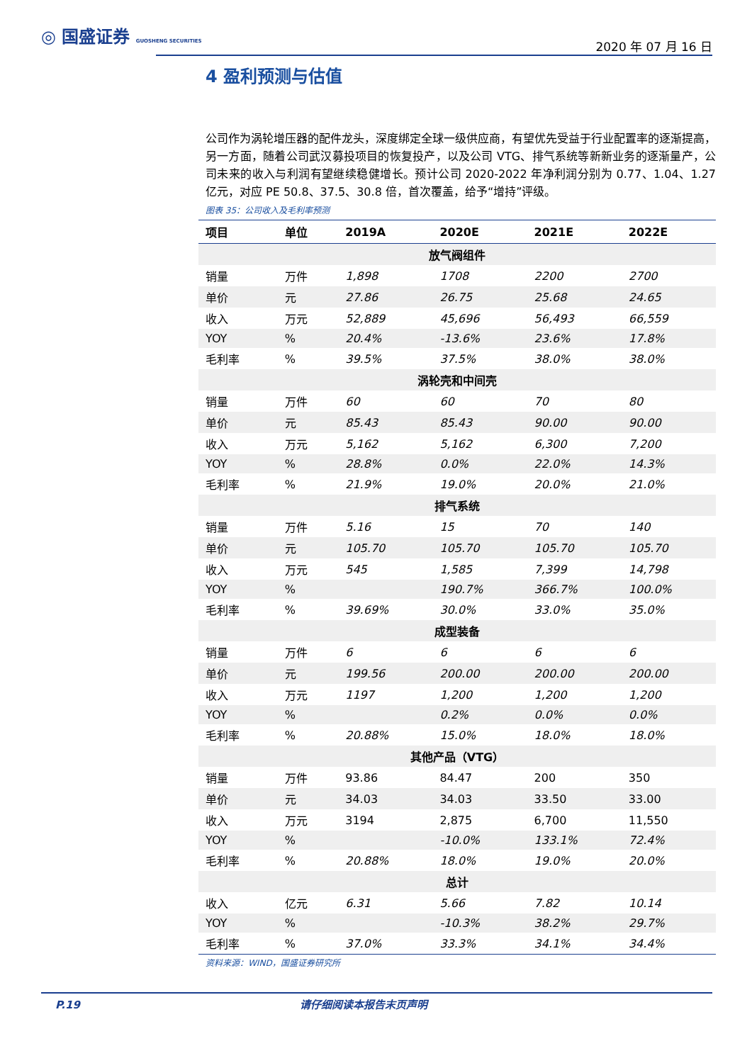◎ 国盛证券 GUOSHENG SECURITIES
2020 年 07 月 16 日
4 盈利预测与估值
公司作为涡轮增压器的配件龙头，深度绑定全球一级供应商，有望优先受益于行业配置率的逐渐提高，另一方面，随着公司武汉募投项目的恢复投产，以及公司 VTG、排气系统等新新业务的逐渐量产，公司未来的收入与利润有望继续稳健增长。预计公司 2020-2022 年净利润分别为 0.77、1.04、1.27 亿元，对应 PE 50.8、37.5、30.8 倍，首次覆盖，给予“增持”评级。
图表 35：公司收入及毛利率预测
| 项目 | 单位 | 2019A | 2020E | 2021E | 2022E |
| --- | --- | --- | --- | --- | --- |
| 放气阀组件 | | | | | |
| 销量 | 万件 | 1,898 | 1708 | 2200 | 2700 |
| 单价 | 元 | 27.86 | 26.75 | 25.68 | 24.65 |
| 收入 | 万元 | 52,889 | 45,696 | 56,493 | 66,559 |
| YOY | % | 20.4% | -13.6% | 23.6% | 17.8% |
| 毛利率 | % | 39.5% | 37.5% | 38.0% | 38.0% |
| 涡轮壳和中间壳 | | | | | |
| 销量 | 万件 | 60 | 60 | 70 | 80 |
| 单价 | 元 | 85.43 | 85.43 | 90.00 | 90.00 |
| 收入 | 万元 | 5,162 | 5,162 | 6,300 | 7,200 |
| YOY | % | 28.8% | 0.0% | 22.0% | 14.3% |
| 毛利率 | % | 21.9% | 19.0% | 20.0% | 21.0% |
| 排气系统 | | | | | |
| 销量 | 万件 | 5.16 | 15 | 70 | 140 |
| 单价 | 元 | 105.70 | 105.70 | 105.70 | 105.70 |
| 收入 | 万元 | 545 | 1,585 | 7,399 | 14,798 |
| YOY | % | | 190.7% | 366.7% | 100.0% |
| 毛利率 | % | 39.69% | 30.0% | 33.0% | 35.0% |
| 成型装备 | | | | | |
| 销量 | 万件 | 6 | 6 | 6 | 6 |
| 单价 | 元 | 199.56 | 200.00 | 200.00 | 200.00 |
| 收入 | 万元 | 1197 | 1,200 | 1,200 | 1,200 |
| YOY | % | | 0.2% | 0.0% | 0.0% |
| 毛利率 | % | 20.88% | 15.0% | 18.0% | 18.0% |
| 其他产品（VTG） | | | | | |
| 销量 | 万件 | 93.86 | 84.47 | 200 | 350 |
| 单价 | 元 | 34.03 | 34.03 | 33.50 | 33.00 |
| 收入 | 万元 | 3194 | 2,875 | 6,700 | 11,550 |
| YOY | % | | -10.0% | 133.1% | 72.4% |
| 毛利率 | % | 20.88% | 18.0% | 19.0% | 20.0% |
| 总计 | | | | | |
| 收入 | 亿元 | 6.31 | 5.66 | 7.82 | 10.14 |
| YOY | % | | -10.3% | 38.2% | 29.7% |
| 毛利率 | % | 37.0% | 33.3% | 34.1% | 34.4% |
资料来源：WIND，国盛证券研究所
P.19 请仔细阅读本报告末页声明